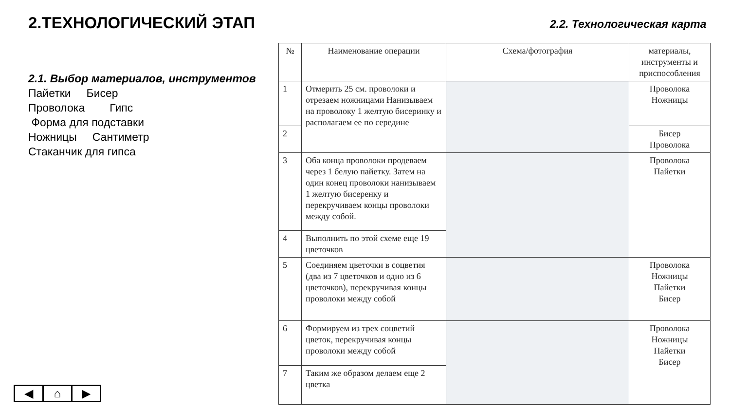2.ТЕХНОЛОГИЧЕСКИЙ ЭТАП
2.1. Выбор материалов, инструментов
Пайетки Бисер
Проволока Гипс
Форма для подставки
Ножницы Сантиметр
Стаканчик для гипса
2.2. Технологическая карта
| № | Наименование операции | Схема/фотография | материалы, инструменты и приспособления |
| --- | --- | --- | --- |
| 1 | Отмерить 25 см. проволоки и отрезаем ножницами Нанизываем на проволоку 1 желтую бисеринку и располагаем ее по середине | | Проволока Ножницы |
| 2 | | | Бисер Проволока |
| 3 | Оба конца проволоки продеваем через 1 белую пайетку. Затем на один конец проволоки нанизываем 1 желтую бисеренку и перекручиваем концы проволоки между собой. | | Проволока Пайетки |
| 4 | Выполнить по этой схеме еще 19 цветочков | | |
| 5 | Соединяем цветочки в соцветия (два из 7 цветочков и одно из 6 цветочков), перекручивая концы проволоки между собой | | Проволока Ножницы Пайетки Бисер |
| 6 | Формируем из трех соцветий цветок, перекручивая концы проволоки между собой | | Проволока Ножницы Пайетки Бисер |
| 7 | Таким же образом делаем еще 2 цветка | | |
◀ ⌂ ▶